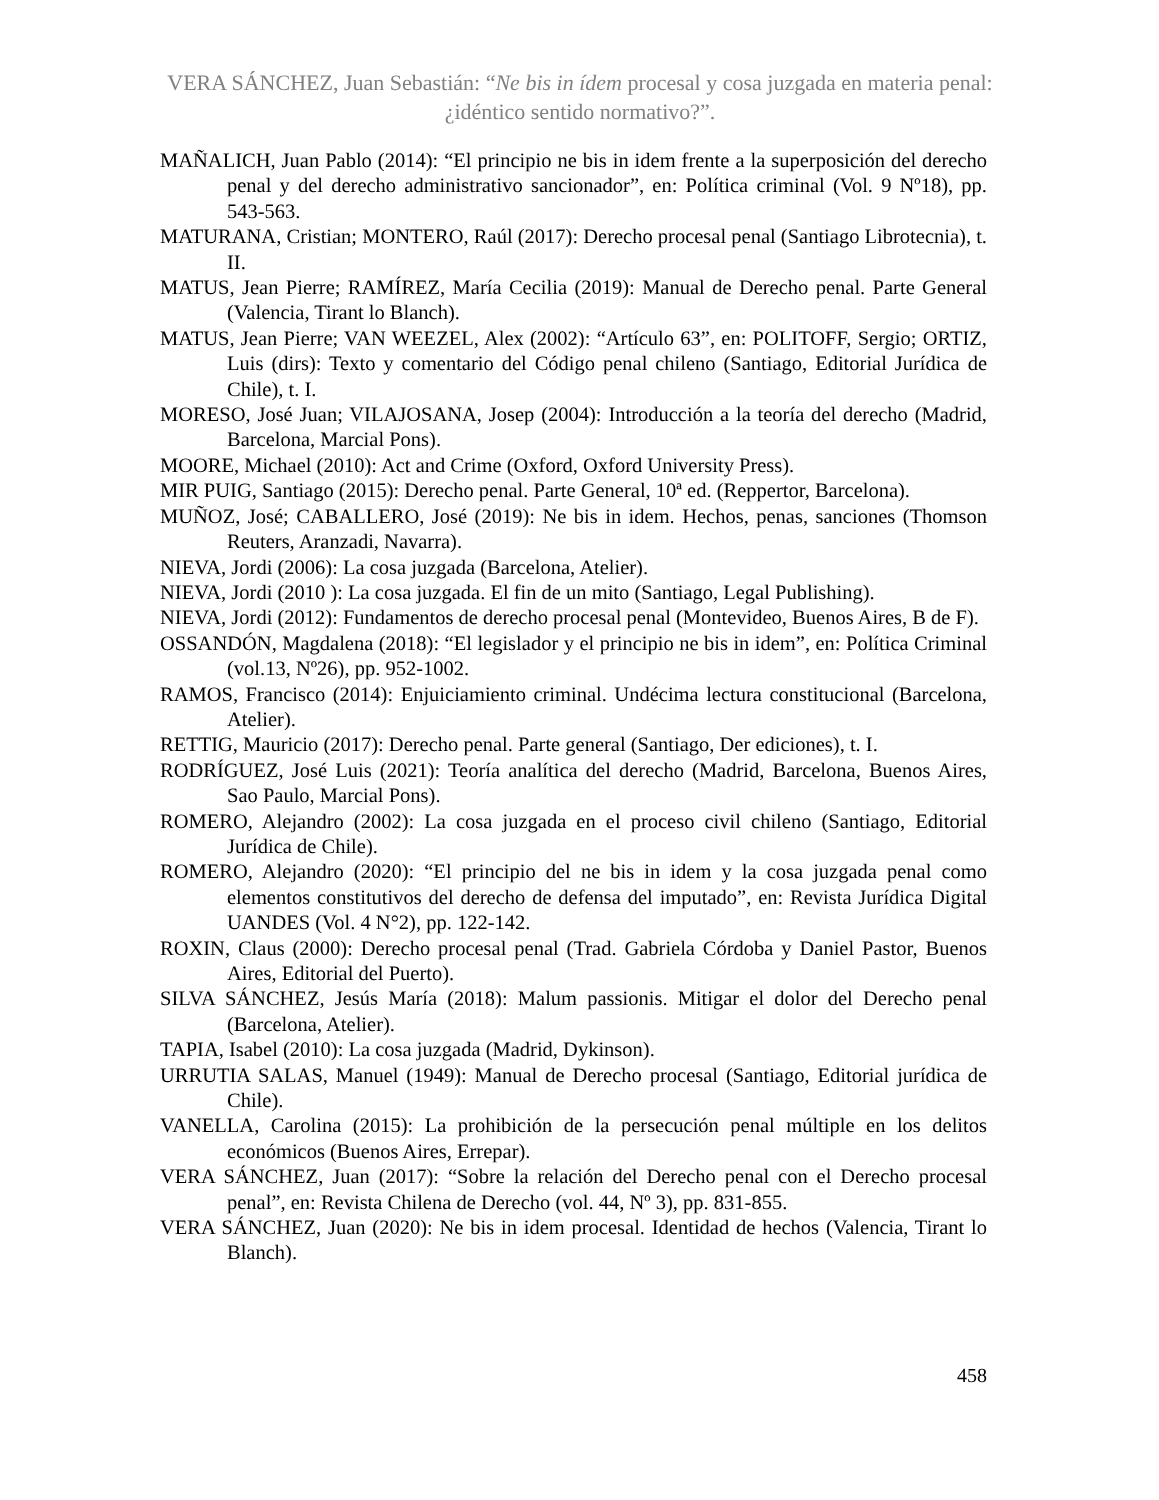VERA SÁNCHEZ, Juan Sebastián: “Ne bis in ídem procesal y cosa juzgada en materia penal: ¿idéntico sentido normativo?”.
MAÑALICH, Juan Pablo (2014): “El principio ne bis in idem frente a la superposición del derecho penal y del derecho administrativo sancionador”, en: Política criminal (Vol. 9 Nº18), pp. 543-563.
MATURANA, Cristian; MONTERO, Raúl (2017): Derecho procesal penal (Santiago Librotecnia), t. II.
MATUS, Jean Pierre; RAMÍREZ, María Cecilia (2019): Manual de Derecho penal. Parte General (Valencia, Tirant lo Blanch).
MATUS, Jean Pierre; VAN WEEZEL, Alex (2002): “Artículo 63”, en: POLITOFF, Sergio; ORTIZ, Luis (dirs): Texto y comentario del Código penal chileno (Santiago, Editorial Jurídica de Chile), t. I.
MORESO, José Juan; VILAJOSANA, Josep (2004): Introducción a la teoría del derecho (Madrid, Barcelona, Marcial Pons).
MOORE, Michael (2010): Act and Crime (Oxford, Oxford University Press).
MIR PUIG, Santiago (2015): Derecho penal. Parte General, 10ª ed. (Reppertor, Barcelona).
MUÑOZ, José; CABALLERO, José (2019): Ne bis in idem. Hechos, penas, sanciones (Thomson Reuters, Aranzadi, Navarra).
NIEVA, Jordi (2006): La cosa juzgada (Barcelona, Atelier).
NIEVA, Jordi (2010 ): La cosa juzgada. El fin de un mito (Santiago, Legal Publishing).
NIEVA, Jordi (2012): Fundamentos de derecho procesal penal (Montevideo, Buenos Aires, B de F).
OSSANDÓN, Magdalena (2018): “El legislador y el principio ne bis in idem”, en: Política Criminal (vol.13, Nº26), pp. 952-1002.
RAMOS, Francisco (2014): Enjuiciamiento criminal. Undécima lectura constitucional (Barcelona, Atelier).
RETTIG, Mauricio (2017): Derecho penal. Parte general (Santiago, Der ediciones), t. I.
RODRÍGUEZ, José Luis (2021): Teoría analítica del derecho (Madrid, Barcelona, Buenos Aires, Sao Paulo, Marcial Pons).
ROMERO, Alejandro (2002): La cosa juzgada en el proceso civil chileno (Santiago, Editorial Jurídica de Chile).
ROMERO, Alejandro (2020): “El principio del ne bis in idem y la cosa juzgada penal como elementos constitutivos del derecho de defensa del imputado”, en: Revista Jurídica Digital UANDES (Vol. 4 N°2), pp. 122-142.
ROXIN, Claus (2000): Derecho procesal penal (Trad. Gabriela Córdoba y Daniel Pastor, Buenos Aires, Editorial del Puerto).
SILVA SÁNCHEZ, Jesús María (2018): Malum passionis. Mitigar el dolor del Derecho penal (Barcelona, Atelier).
TAPIA, Isabel (2010): La cosa juzgada (Madrid, Dykinson).
URRUTIA SALAS, Manuel (1949): Manual de Derecho procesal (Santiago, Editorial jurídica de Chile).
VANELLA, Carolina (2015): La prohibición de la persecución penal múltiple en los delitos económicos (Buenos Aires, Errepar).
VERA SÁNCHEZ, Juan (2017): “Sobre la relación del Derecho penal con el Derecho procesal penal”, en: Revista Chilena de Derecho (vol. 44, Nº 3), pp. 831-855.
VERA SÁNCHEZ, Juan (2020): Ne bis in idem procesal. Identidad de hechos (Valencia, Tirant lo Blanch).
458